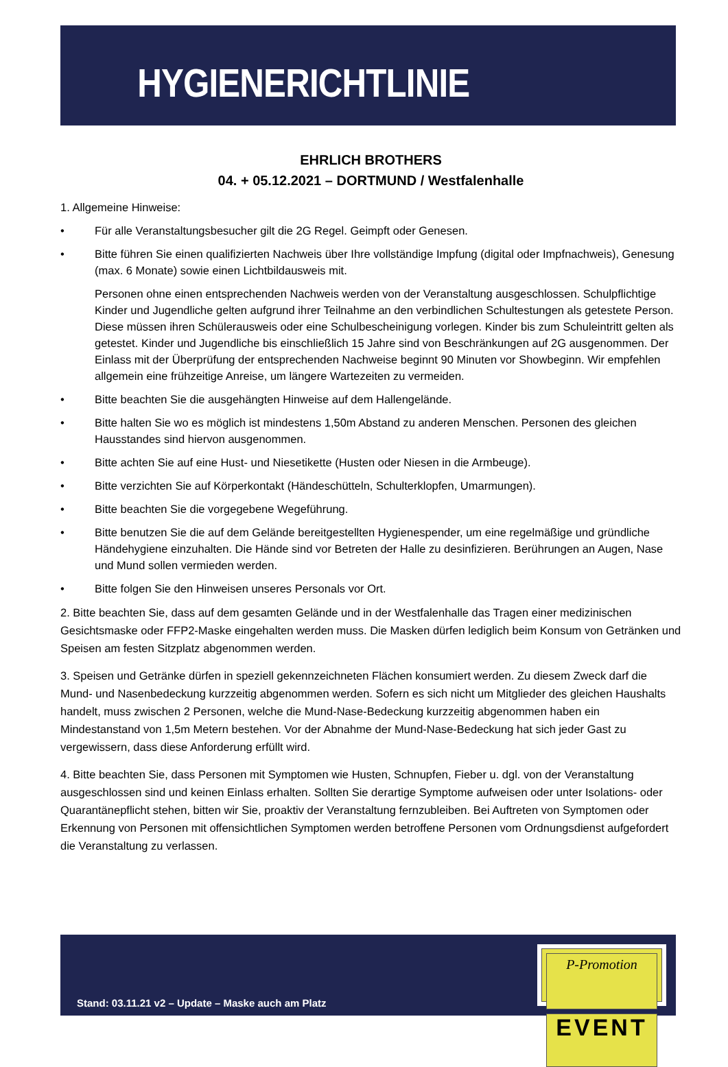HYGIENERICHTLINIE
EHRLICH BROTHERS
04. + 05.12.2021 – DORTMUND / Westfalenhalle
1. Allgemeine Hinweise:
• Für alle Veranstaltungsbesucher gilt die 2G Regel. Geimpft oder Genesen.
• Bitte führen Sie einen qualifizierten Nachweis über Ihre vollständige Impfung (digital oder Impfnachweis), Genesung (max. 6 Monate) sowie einen Lichtbildausweis mit.
Personen ohne einen entsprechenden Nachweis werden von der Veranstaltung ausgeschlossen. Schulpflichtige Kinder und Jugendliche gelten aufgrund ihrer Teilnahme an den verbindlichen Schultestungen als getestete Person. Diese müssen ihren Schülerausweis oder eine Schulbescheinigung vorlegen. Kinder bis zum Schuleintritt gelten als getestet. Kinder und Jugendliche bis einschließlich 15 Jahre sind von Beschränkungen auf 2G ausgenommen. Der Einlass mit der Überprüfung der entsprechenden Nachweise beginnt 90 Minuten vor Showbeginn. Wir empfehlen allgemein eine frühzeitige Anreise, um längere Wartezeiten zu vermeiden.
• Bitte beachten Sie die ausgehängten Hinweise auf dem Hallengelände.
• Bitte halten Sie wo es möglich ist mindestens 1,50m Abstand zu anderen Menschen. Personen des gleichen Hausstandes sind hiervon ausgenommen.
• Bitte achten Sie auf eine Hust- und Niesetikette (Husten oder Niesen in die Armbeuge).
• Bitte verzichten Sie auf Körperkontakt (Händeschütteln, Schulterklopfen, Umarmungen).
• Bitte beachten Sie die vorgegebene Wegeführung.
• Bitte benutzen Sie die auf dem Gelände bereitgestellten Hygienespender, um eine regelmäßige und gründliche Händehygiene einzuhalten. Die Hände sind vor Betreten der Halle zu desinfizieren. Berührungen an Augen, Nase und Mund sollen vermieden werden.
• Bitte folgen Sie den Hinweisen unseres Personals vor Ort.
2. Bitte beachten Sie, dass auf dem gesamten Gelände und in der Westfalenhalle das Tragen einer medizinischen Gesichtsmaske oder FFP2-Maske eingehalten werden muss. Die Masken dürfen lediglich beim Konsum von Getränken und Speisen am festen Sitzplatz abgenommen werden.
3. Speisen und Getränke dürfen in speziell gekennzeichneten Flächen konsumiert werden. Zu diesem Zweck darf die Mund- und Nasenbedeckung kurzzeitig abgenommen werden. Sofern es sich nicht um Mitglieder des gleichen Haushalts handelt, muss zwischen 2 Personen, welche die Mund-Nase-Bedeckung kurzzeitig abgenommen haben ein Mindestanstand von 1,5m Metern bestehen. Vor der Abnahme der Mund-Nase-Bedeckung hat sich jeder Gast zu vergewissern, dass diese Anforderung erfüllt wird.
4. Bitte beachten Sie, dass Personen mit Symptomen wie Husten, Schnupfen, Fieber u. dgl. von der Veranstaltung ausgeschlossen sind und keinen Einlass erhalten. Sollten Sie derartige Symptome aufweisen oder unter Isolations- oder Quarantänepflicht stehen, bitten wir Sie, proaktiv der Veranstaltung fernzubleiben. Bei Auftreten von Symptomen oder Erkennung von Personen mit offensichtlichen Symptomen werden betroffene Personen vom Ordnungsdienst aufgefordert die Veranstaltung zu verlassen.
Stand: 03.11.21 v2 – Update – Maske auch am Platz
P-Promotion
EVENT